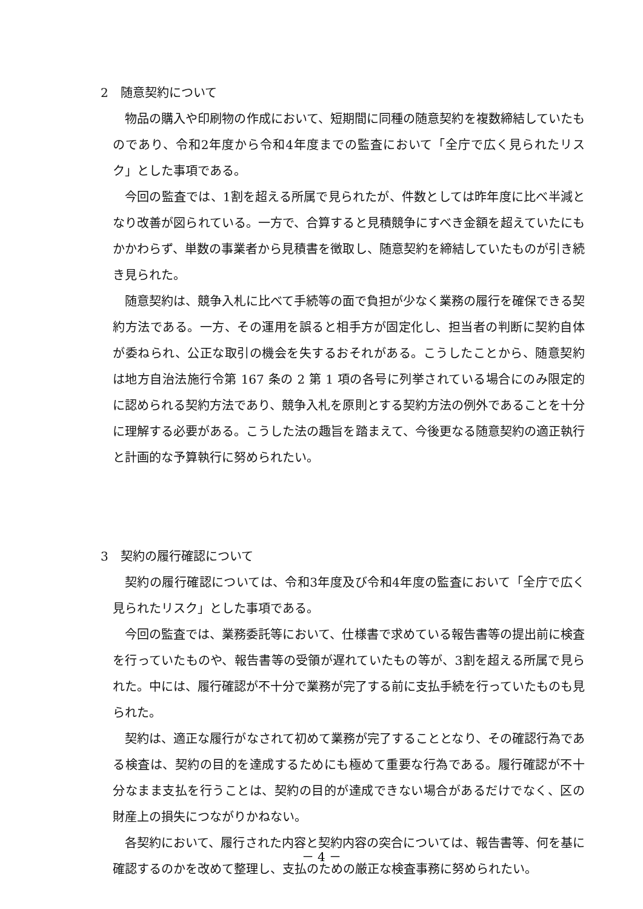2　随意契約について
物品の購入や印刷物の作成において、短期間に同種の随意契約を複数締結していたものであり、令和2年度から令和4年度までの監査において「全庁で広く見られたリスク」とした事項である。
今回の監査では、1割を超える所属で見られたが、件数としては昨年度に比べ半減となり改善が図られている。一方で、合算すると見積競争にすべき金額を超えていたにもかかわらず、単数の事業者から見積書を徴取し、随意契約を締結していたものが引き続き見られた。
随意契約は、競争入札に比べて手続等の面で負担が少なく業務の履行を確保できる契約方法である。一方、その運用を誤ると相手方が固定化し、担当者の判断に契約自体が委ねられ、公正な取引の機会を失するおそれがある。こうしたことから、随意契約は地方自治法施行令第 167 条の 2 第 1 項の各号に列挙されている場合にのみ限定的に認められる契約方法であり、競争入札を原則とする契約方法の例外であることを十分に理解する必要がある。こうした法の趣旨を踏まえて、今後更なる随意契約の適正執行と計画的な予算執行に努められたい。
3　契約の履行確認について
契約の履行確認については、令和3年度及び令和4年度の監査において「全庁で広く見られたリスク」とした事項である。
今回の監査では、業務委託等において、仕様書で求めている報告書等の提出前に検査を行っていたものや、報告書等の受領が遅れていたもの等が、3割を超える所属で見られた。中には、履行確認が不十分で業務が完了する前に支払手続を行っていたものも見られた。
契約は、適正な履行がなされて初めて業務が完了することとなり、その確認行為である検査は、契約の目的を達成するためにも極めて重要な行為である。履行確認が不十分なまま支払を行うことは、契約の目的が達成できない場合があるだけでなく、区の財産上の損失につながりかねない。
各契約において、履行された内容と契約内容の突合については、報告書等、何を基に確認するのかを改めて整理し、支払のための厳正な検査事務に努められたい。
－ 4 －